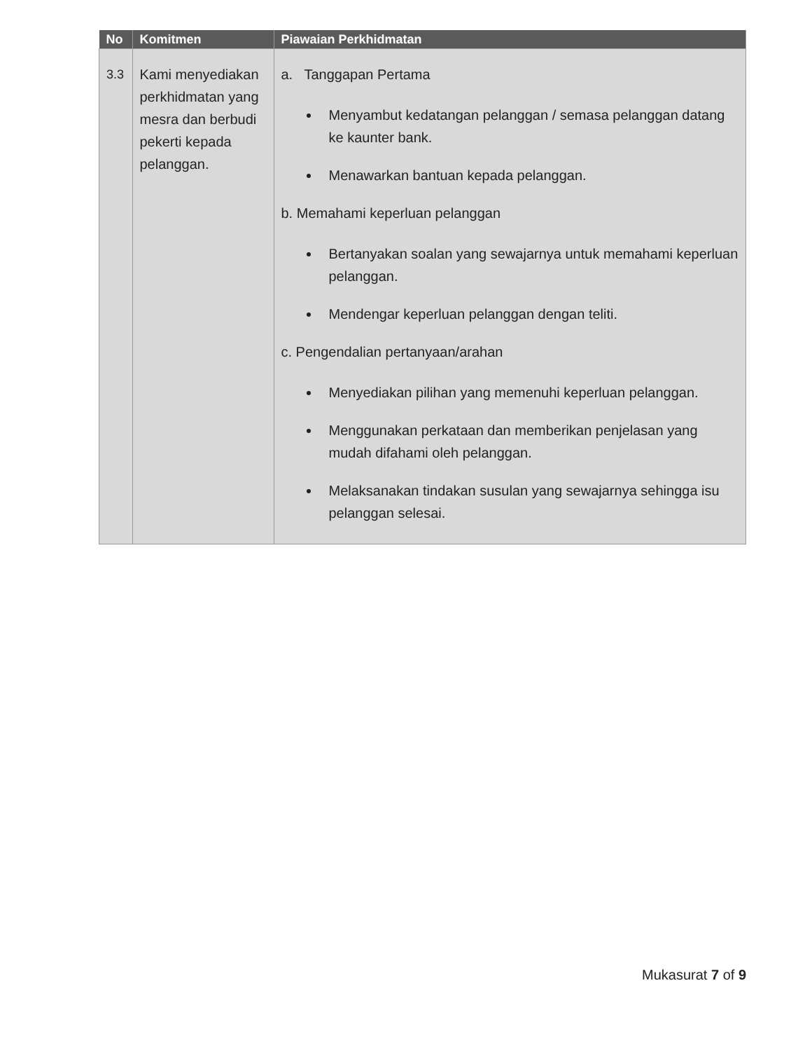| No | Komitmen | Piawaian Perkhidmatan |
| --- | --- | --- |
| 3.3 | Kami menyediakan perkhidmatan yang mesra dan berbudi pekerti kepada pelanggan. | a. Tanggapan Pertama Menyambut kedatangan pelanggan / semasa pelanggan datang ke kaunter bank. Menawarkan bantuan kepada pelanggan. b. Memahami keperluan pelanggan Bertanyakan soalan yang sewajarnya untuk memahami keperluan pelanggan. Mendengar keperluan pelanggan dengan teliti. c. Pengendalian pertanyaan/arahan Menyediakan pilihan yang memenuhi keperluan pelanggan. Menggunakan perkataan dan memberikan penjelasan yang mudah difahami oleh pelanggan. Melaksanakan tindakan susulan yang sewajarnya sehingga isu pelanggan selesai. |
Mukasurat 7 of 9